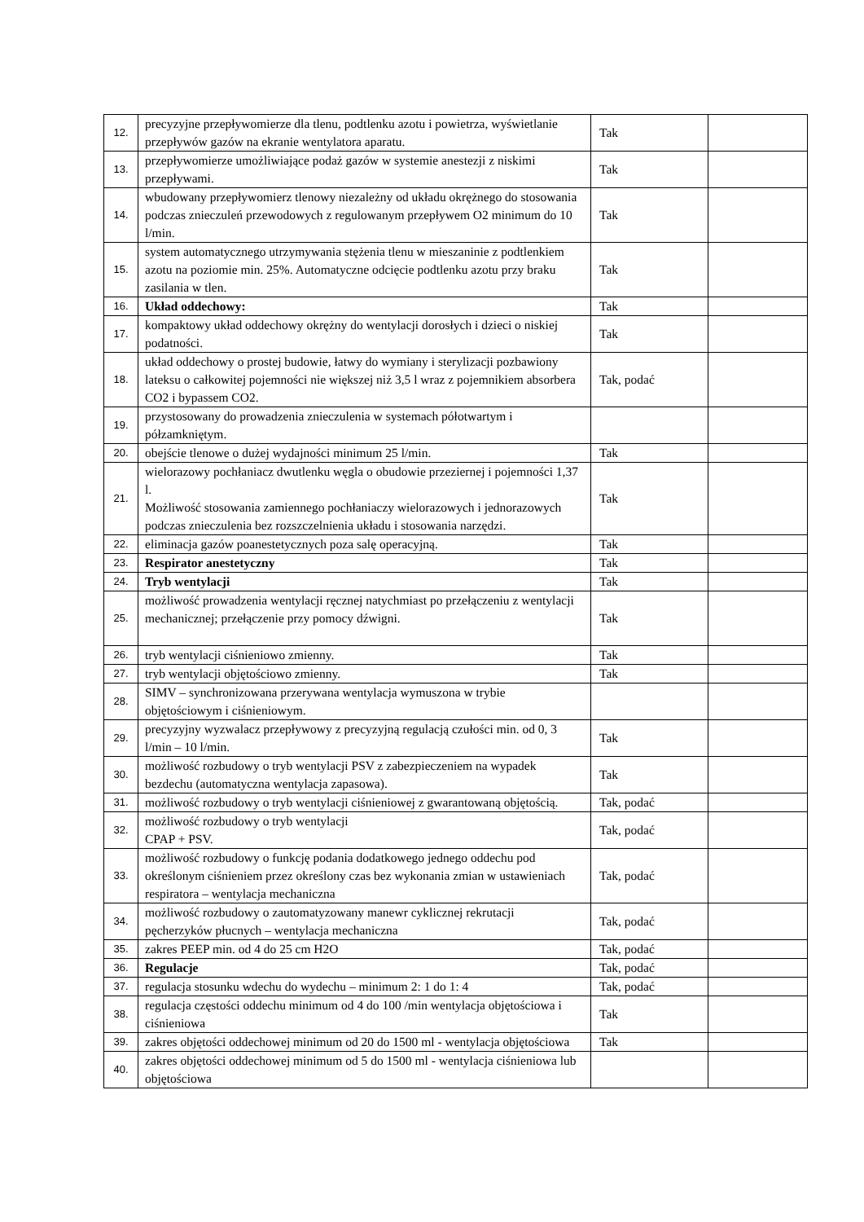| 12. | precyzyjne przepływomierze dla tlenu, podtlenku azotu i powietrza, wyświetlanie przepływów gazów na ekranie wentylatora aparatu. | Tak | |
| 13. | przepływomierze umożliwiające podaż gazów w systemie anestezji z niskimi przepływami. | Tak | |
| 14. | wbudowany przepływomierz tlenowy niezależny od układu okrężnego do stosowania podczas znieczuleń przewodowych z regulowanym przepływem O2 minimum do 10 l/min. | Tak | |
| 15. | system automatycznego utrzymywania stężenia tlenu w mieszaninie z podtlenkiem azotu na poziomie min. 25%. Automatyczne odcięcie podtlenku azotu przy braku zasilania w tlen. | Tak | |
| 16. | Układ oddechowy: | Tak | |
| 17. | kompaktowy układ oddechowy okrężny do wentylacji dorosłych i dzieci o niskiej podatności. | Tak | |
| 18. | układ oddechowy o prostej budowie, łatwy do wymiany i sterylizacji pozbawiony lateksu o całkowitej pojemności nie większej niż 3,5 l wraz z pojemnikiem absorbera CO2 i bypassem CO2. | Tak, podać | |
| 19. | przystosowany do prowadzenia znieczulenia w systemach półotwartym i półzamkniętym. | | |
| 20. | obejście tlenowe o dużej wydajności minimum 25 l/min. | Tak | |
| 21. | wielorazowy pochłaniacz dwutlenku węgla o obudowie przeziernej i pojemności 1,37 l. Możliwość stosowania zamiennego pochłaniaczy wielorazowych i jednorazowych podczas znieczulenia bez rozszczelnienia układu i stosowania narzędzi. | Tak | |
| 22. | eliminacja gazów poanestetycznych poza salę operacyjną. | Tak | |
| 23. | Respirator anestetyczny | Tak | |
| 24. | Tryb wentylacji | Tak | |
| 25. | możliwość prowadzenia wentylacji ręcznej natychmiast po przełączeniu z wentylacji mechanicznej; przełączenie przy pomocy dźwigni. | Tak | |
| 26. | tryb wentylacji ciśnieniowo zmienny. | Tak | |
| 27. | tryb wentylacji objętościowo zmienny. | Tak | |
| 28. | SIMV – synchronizowana przerywana wentylacja wymuszona w trybie objętościowym i ciśnieniowym. | | |
| 29. | precyzyjny wyzwalacz przepływowy z precyzyjną regulacją czułości min. od 0, 3 l/min – 10 l/min. | Tak | |
| 30. | możliwość rozbudowy o tryb wentylacji PSV z zabezpieczeniem na wypadek bezdechu (automatyczna wentylacja zapasowa). | Tak | |
| 31. | możliwość rozbudowy o tryb wentylacji ciśnieniowej z gwarantowaną objętością. | Tak, podać | |
| 32. | możliwość rozbudowy o tryb wentylacji CPAP + PSV. | Tak, podać | |
| 33. | możliwość rozbudowy o funkcję podania dodatkowego jednego oddechu pod określonym ciśnieniem przez określony czas bez wykonania zmian w ustawieniach respiratora – wentylacja mechaniczna | Tak, podać | |
| 34. | możliwość rozbudowy o zautomatyzowany manewr cyklicznej rekrutacji pęcherzyków płucnych – wentylacja mechaniczna | Tak, podać | |
| 35. | zakres PEEP min. od 4 do 25 cm H2O | Tak, podać | |
| 36. | Regulacje | Tak, podać | |
| 37. | regulacja stosunku wdechu do wydechu – minimum 2: 1 do 1: 4 | Tak, podać | |
| 38. | regulacja częstości oddechu minimum od 4 do 100 /min wentylacja objętościowa i ciśnieniowa | Tak | |
| 39. | zakres objętości oddechowej minimum od 20 do 1500 ml - wentylacja objętościowa | Tak | |
| 40. | zakres objętości oddechowej minimum od 5 do 1500 ml - wentylacja ciśnieniowa lub objętościowa | | |